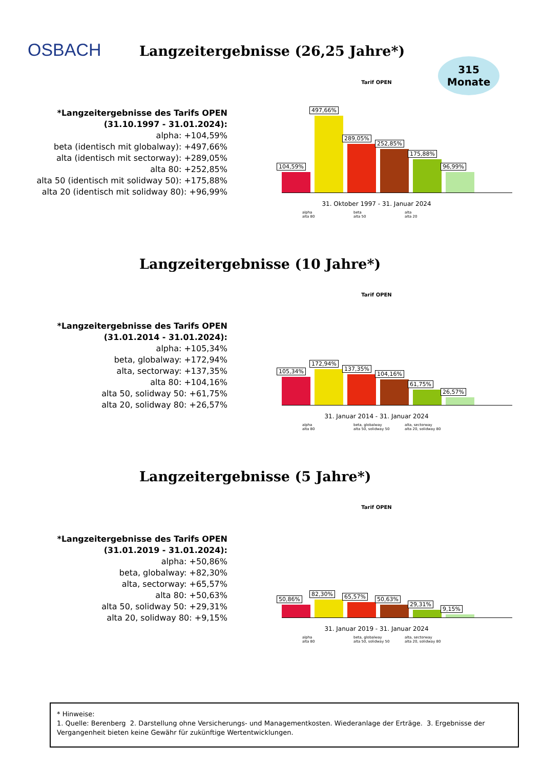OSBACH
Langzeitergebnisse (26,25 Jahre*)
315
Monate
*Langzeitergebnisse des Tarifs OPEN
(31.10.1997 - 31.01.2024):
alpha: +104,59%
beta (identisch mit globalway): +497,66%
alta (identisch mit sectorway): +289,05%
alta 80: +252,85%
alta 50 (identisch mit solidway 50): +175,88%
alta 20 (identisch mit solidway 80): +96,99%
Tarif OPEN
104,59%
497,66%
289,05%
252,85%
175,88%
96,99%
31. Oktober 1997 - 31. Januar 2024
alpha beta alta alta 80 alta 50 alta 20
Langzeitergebnisse (10 Jahre*)
*Langzeitergebnisse des Tarifs OPEN
(31.01.2014 - 31.01.2024):
alpha: +105,34%
beta, globalway: +172,94%
alta, sectorway: +137,35%
alta 80: +104,16%
alta 50, solidway 50: +61,75%
alta 20, solidway 80: +26,57%
Tarif OPEN
105,34%
172,94%
137,35%
104,16%
61,75%
26,57%
31. Januar 2014 - 31. Januar 2024
alpha beta, globalway alta, sectorway alta 80 alta 50, solidway 50 alta 20, solidway 80
Langzeitergebnisse (5 Jahre*)
*Langzeitergebnisse des Tarifs OPEN
(31.01.2019 - 31.01.2024):
alpha: +50,86%
beta, globalway: +82,30%
alta, sectorway: +65,57%
alta 80: +50,63%
alta 50, solidway 50: +29,31%
alta 20, solidway 80: +9,15%
Tarif OPEN
50,86%
82,30%
65,57%
50,63%
29,31%
9,15%
31. Januar 2019 - 31. Januar 2024
alpha beta, globalway alta, sectorway alta 80 alta 50, solidway 50 alta 20, solidway 80
* Hinweise:
1. Quelle: Berenberg 2. Darstellung ohne Versicherungs- und Managementkosten. Wiederanlage der Erträge. 3. Ergebnisse der Vergangenheit bieten keine Gewähr für zukünftige Wertentwicklungen.